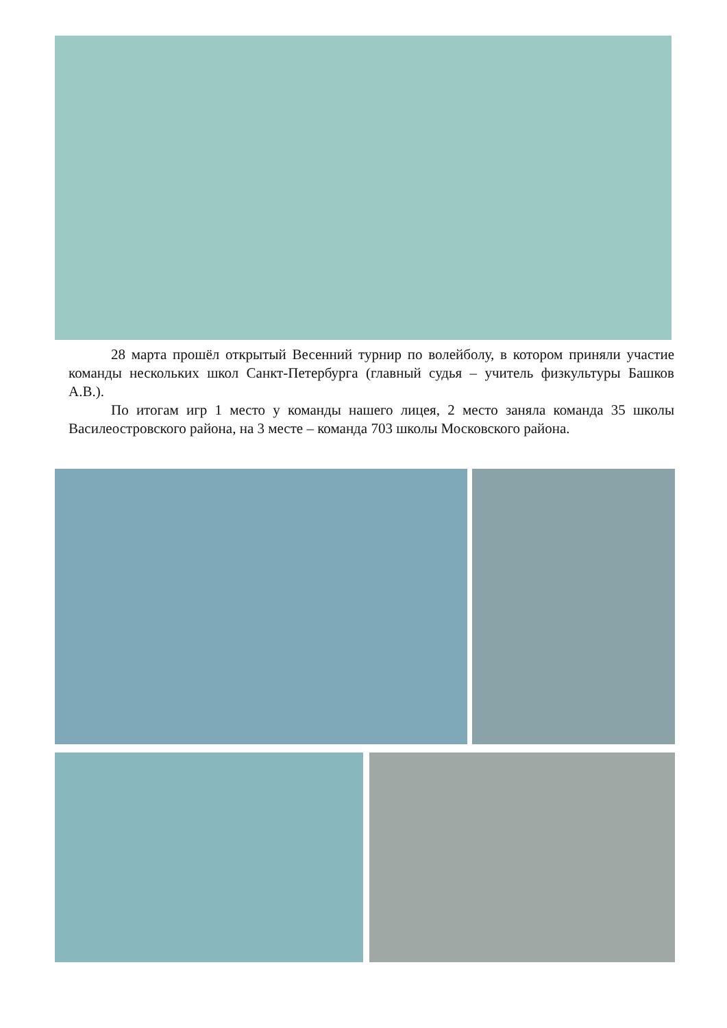28 марта прошёл открытый Весенний турнир по волейболу, в котором приняли участие команды нескольких школ Санкт-Петербурга (главный судья – учитель физкультуры Башков А.В.).
По итогам игр 1 место у команды нашего лицея, 2 место заняла команда 35 школы Василеостровского района, на 3 месте – команда 703 школы Московского района.